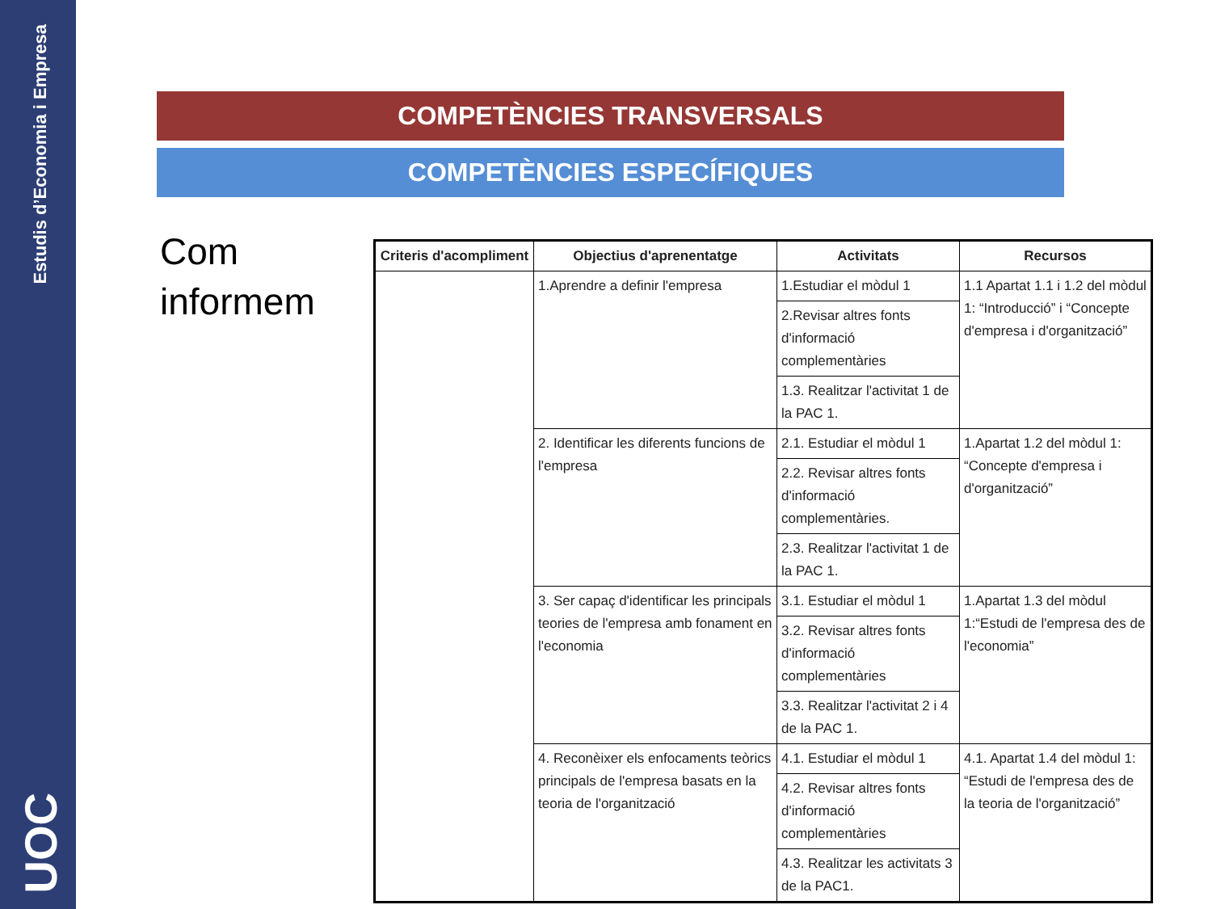Estudis d’Economia i Empresa
UOC
COMPETÈNCIES TRANSVERSALS
COMPETÈNCIES ESPECÍFIQUES
Com
informem
| Criteris d'acompliment | Objectius d'aprenentatge | Activitats | Recursos |
| --- | --- | --- | --- |
| | 1.Aprendre a definir l'empresa | 1.Estudiar el mòdul 1 | 1.1 Apartat 1.1 i 1.2 del mòdul 1: “Introducció” i “Concepte d'empresa i d'organització” |
| | | 2.Revisar altres fonts d'informació complementàries | |
| | | 1.3. Realitzar l'activitat 1 de la PAC 1. | |
| | 2. Identificar les diferents funcions de l'empresa | 2.1. Estudiar el mòdul 1 | 1.Apartat 1.2 del mòdul 1: “Concepte d'empresa i d'organització” |
| | | 2.2. Revisar altres fonts d'informació complementàries. | |
| | | 2.3. Realitzar l'activitat 1 de la PAC 1. | |
| | 3. Ser capaç d'identificar les principals teories de l'empresa amb fonament en l'economia | 3.1. Estudiar el mòdul 1 | 1.Apartat 1.3 del mòdul 1:“Estudi de l'empresa des de l'economia” |
| | | 3.2. Revisar altres fonts d'informació complementàries | |
| | | 3.3. Realitzar l'activitat 2 i 4 de la PAC 1. | |
| | 4. Reconèixer els enfocaments teòrics principals de l'empresa basats en la teoria de l'organització | 4.1. Estudiar el mòdul 1 | 4.1. Apartat 1.4 del mòdul 1: “Estudi de l'empresa des de la teoria de l'organització” |
| | | 4.2. Revisar altres fonts d'informació complementàries | |
| | | 4.3. Realitzar les activitats 3 de la PAC1. | |